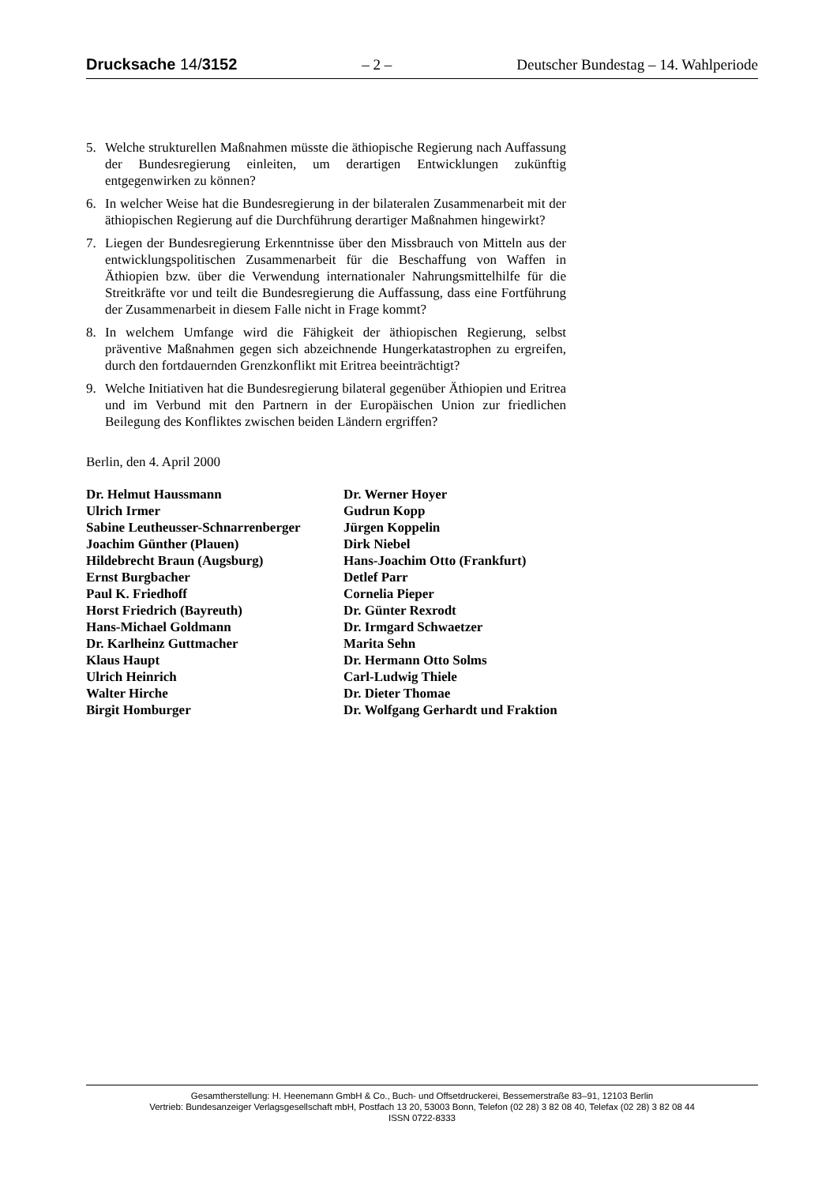Drucksache 14/3152 – 2 – Deutscher Bundestag – 14. Wahlperiode
5. Welche strukturellen Maßnahmen müsste die äthiopische Regierung nach Auffassung der Bundesregierung einleiten, um derartigen Entwicklungen zukünftig entgegenwirken zu können?
6. In welcher Weise hat die Bundesregierung in der bilateralen Zusammenarbeit mit der äthiopischen Regierung auf die Durchführung derartiger Maßnahmen hingewirkt?
7. Liegen der Bundesregierung Erkenntnisse über den Missbrauch von Mitteln aus der entwicklungspolitischen Zusammenarbeit für die Beschaffung von Waffen in Äthiopien bzw. über die Verwendung internationaler Nahrungsmittelhilfe für die Streitkräfte vor und teilt die Bundesregierung die Auffassung, dass eine Fortführung der Zusammenarbeit in diesem Falle nicht in Frage kommt?
8. In welchem Umfange wird die Fähigkeit der äthiopischen Regierung, selbst präventive Maßnahmen gegen sich abzeichnende Hungerkatastrophen zu ergreifen, durch den fortdauernden Grenzkonflikt mit Eritrea beeinträchtigt?
9. Welche Initiativen hat die Bundesregierung bilateral gegenüber Äthiopien und Eritrea und im Verbund mit den Partnern in der Europäischen Union zur friedlichen Beilegung des Konfliktes zwischen beiden Ländern ergriffen?
Berlin, den 4. April 2000
Dr. Helmut Haussmann
Ulrich Irmer
Sabine Leutheusser-Schnarrenberger
Joachim Günther (Plauen)
Hildebrecht Braun (Augsburg)
Ernst Burgbacher
Paul K. Friedhoff
Horst Friedrich (Bayreuth)
Hans-Michael Goldmann
Dr. Karlheinz Guttmacher
Klaus Haupt
Ulrich Heinrich
Walter Hirche
Birgit Homburger
Dr. Werner Hoyer
Gudrun Kopp
Jürgen Koppelin
Dirk Niebel
Hans-Joachim Otto (Frankfurt)
Detlef Parr
Cornelia Pieper
Dr. Günter Rexrodt
Dr. Irmgard Schwaetzer
Marita Sehn
Dr. Hermann Otto Solms
Carl-Ludwig Thiele
Dr. Dieter Thomae
Dr. Wolfgang Gerhardt und Fraktion
Gesamtherstellung: H. Heenemann GmbH & Co., Buch- und Offsetdruckerei, Bessemerstraße 83–91, 12103 Berlin
Vertrieb: Bundesanzeiger Verlagsgesellschaft mbH, Postfach 13 20, 53003 Bonn, Telefon (02 28) 3 82 08 40, Telefax (02 28) 3 82 08 44
ISSN 0722-8333